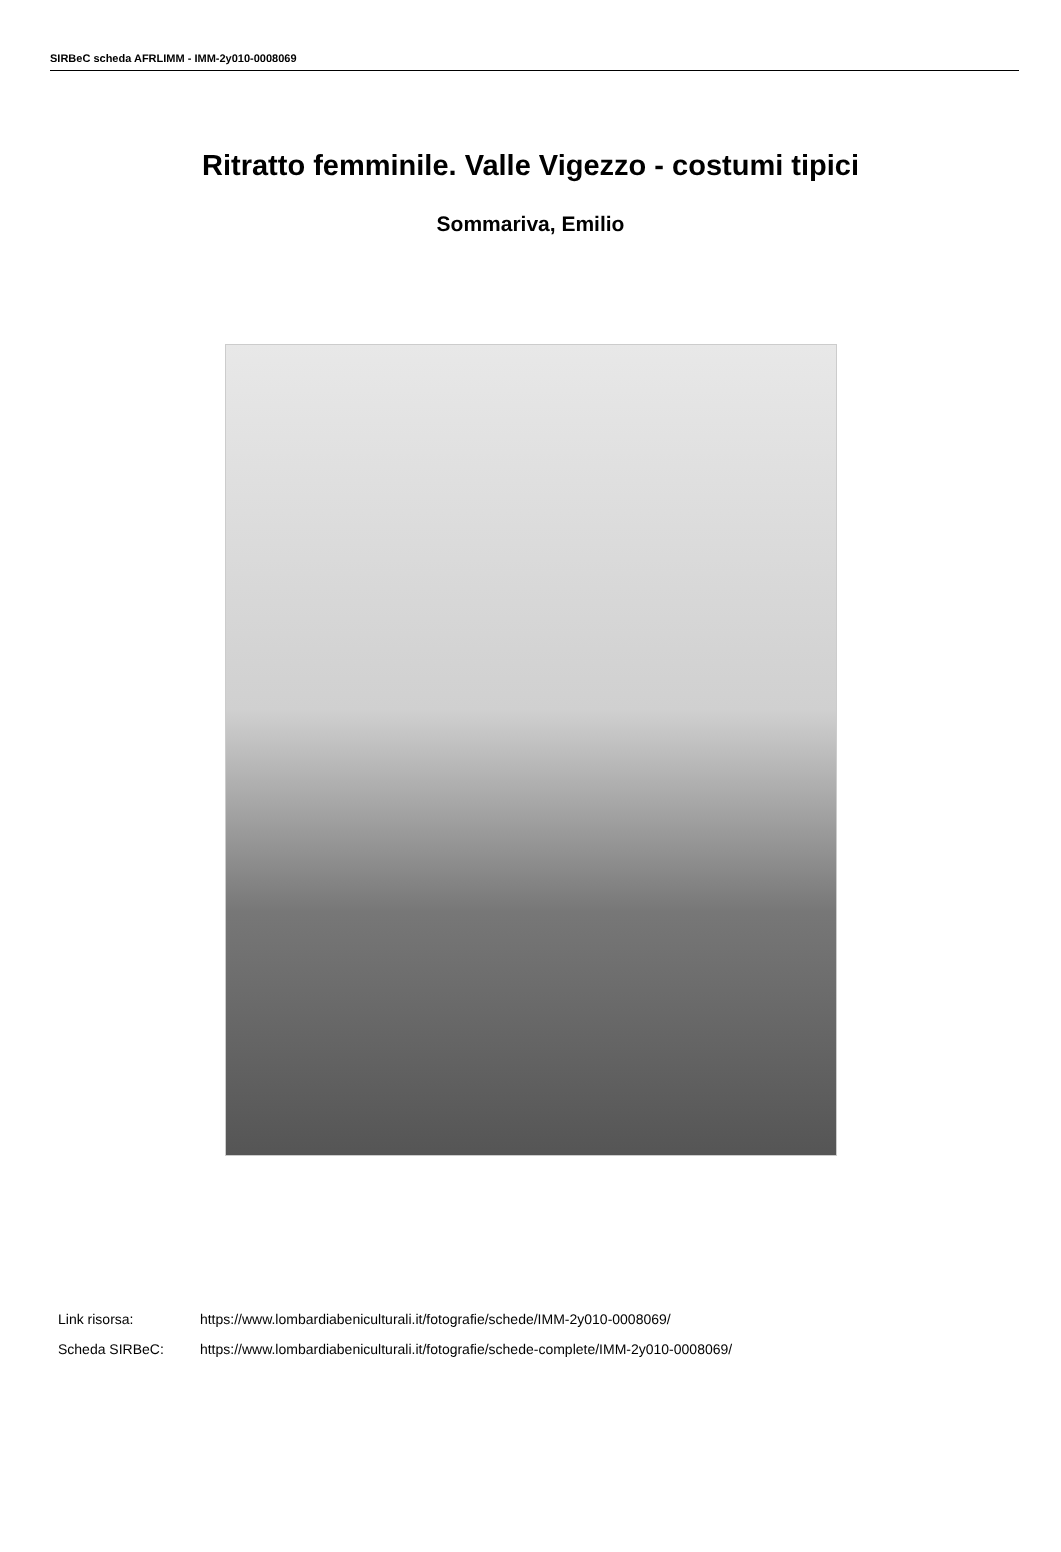SIRBeC scheda AFRLIMM - IMM-2y010-0008069
Ritratto femminile. Valle Vigezzo - costumi tipici
Sommariva, Emilio
Link risorsa: https://www.lombardiabeniculturali.it/fotografie/schede/IMM-2y010-0008069/
Scheda SIRBeC: https://www.lombardiabeniculturali.it/fotografie/schede-complete/IMM-2y010-0008069/